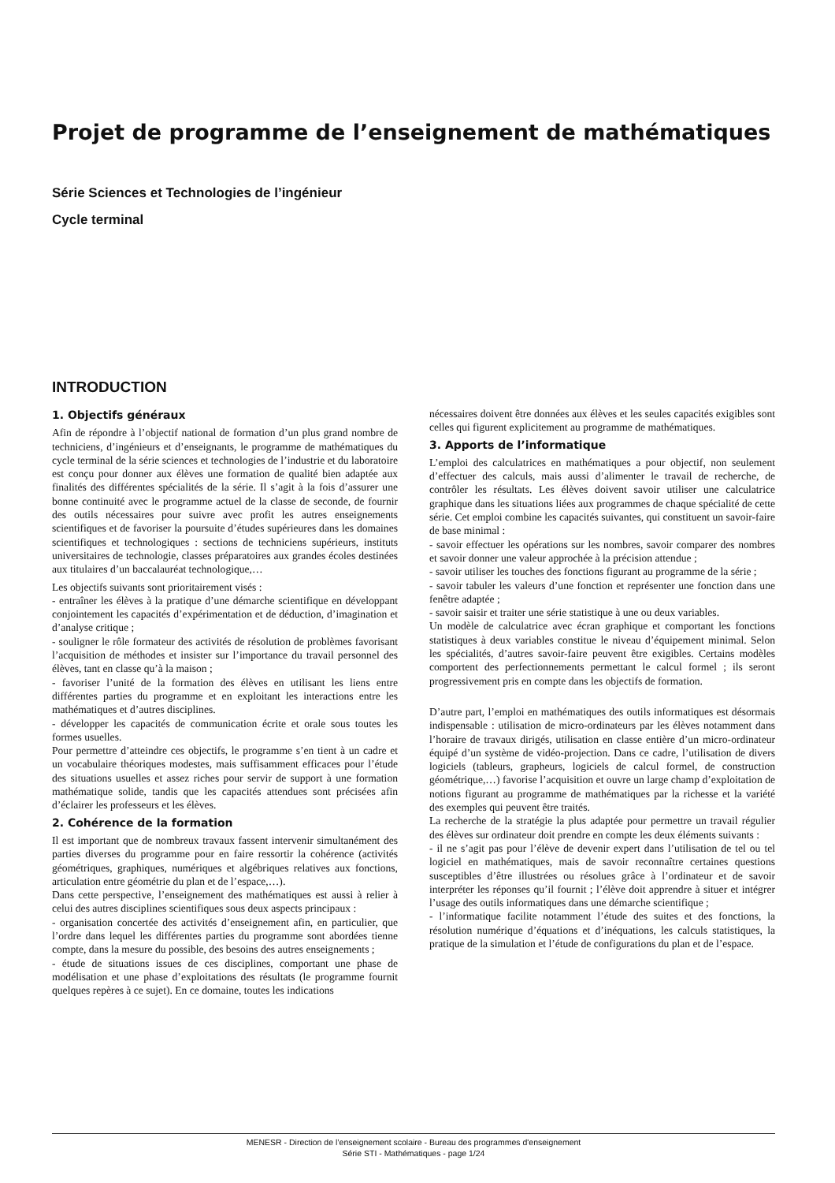Projet de programme de l’enseignement de mathématiques
Série Sciences et Technologies de l’ingénieur
Cycle terminal
INTRODUCTION
1. Objectifs généraux
Afin de répondre à l’objectif national de formation d’un plus grand nombre de techniciens, d’ingénieurs et d’enseignants, le programme de mathématiques du cycle terminal de la série sciences et technologies de l’industrie et du laboratoire est conçu pour donner aux élèves une formation de qualité bien adaptée aux finalités des différentes spécialités de la série. Il s’agit à la fois d’assurer une bonne continuité avec le programme actuel de la classe de seconde, de fournir des outils nécessaires pour suivre avec profit les autres enseignements scientifiques et de favoriser la poursuite d’études supérieures dans les domaines scientifiques et technologiques : sections de techniciens supérieurs, instituts universitaires de technologie, classes préparatoires aux grandes écoles destinées aux titulaires d’un baccalauréat technologique,…
Les objectifs suivants sont prioritairement visés :
- entraîner les élèves à la pratique d’une démarche scientifique en développant conjointement les capacités d’expérimentation et de déduction, d’imagination et d’analyse critique ;
- souligner le rôle formateur des activités de résolution de problèmes favorisant l’acquisition de méthodes et insister sur l’importance du travail personnel des élèves, tant en classe qu’à la maison ;
- favoriser l’unité de la formation des élèves en utilisant les liens entre différentes parties du programme et en exploitant les interactions entre les mathématiques et d’autres disciplines.
- développer les capacités de communication écrite et orale sous toutes les formes usuelles.
Pour permettre d’atteindre ces objectifs, le programme s’en tient à un cadre et un vocabulaire théoriques modestes, mais suffisamment efficaces pour l’étude des situations usuelles et assez riches pour servir de support à une formation mathématique solide, tandis que les capacités attendues sont précisées afin d’éclairer les professeurs et les élèves.
2. Cohérence de la formation
Il est important que de nombreux travaux fassent intervenir simultanément des parties diverses du programme pour en faire ressortir la cohérence (activités géométriques, graphiques, numériques et algébriques relatives aux fonctions, articulation entre géométrie du plan et de l’espace,…).
Dans cette perspective, l’enseignement des mathématiques est aussi à relier à celui des autres disciplines scientifiques sous deux aspects principaux :
- organisation concertée des activités d’enseignement afin, en particulier, que l’ordre dans lequel les différentes parties du programme sont abordées tienne compte, dans la mesure du possible, des besoins des autres enseignements ;
- étude de situations issues de ces disciplines, comportant une phase de modélisation et une phase d’exploitations des résultats (le programme fournit quelques repères à ce sujet). En ce domaine, toutes les indications
nécessaires doivent être données aux élèves et les seules capacités exigibles sont celles qui figurent explicitement au programme de mathématiques.
3. Apports de l’informatique
L’emploi des calculatrices en mathématiques a pour objectif, non seulement d’effectuer des calculs, mais aussi d’alimenter le travail de recherche, de contrôler les résultats. Les élèves doivent savoir utiliser une calculatrice graphique dans les situations liées aux programmes de chaque spécialité de cette série. Cet emploi combine les capacités suivantes, qui constituent un savoir-faire de base minimal :
- savoir effectuer les opérations sur les nombres, savoir comparer des nombres et savoir donner une valeur approchée à la précision attendue ;
- savoir utiliser les touches des fonctions figurant au programme de la série ;
- savoir tabuler les valeurs d’une fonction et représenter une fonction dans une fenêtre adaptée ;
- savoir saisir et traiter une série statistique à une ou deux variables.
Un modèle de calculatrice avec écran graphique et comportant les fonctions statistiques à deux variables constitue le niveau d’équipement minimal. Selon les spécialités, d’autres savoir-faire peuvent être exigibles. Certains modèles comportent des perfectionnements permettant le calcul formel ; ils seront progressivement pris en compte dans les objectifs de formation.
D’autre part, l’emploi en mathématiques des outils informatiques est désormais indispensable : utilisation de micro-ordinateurs par les élèves notamment dans l’horaire de travaux dirigés, utilisation en classe entière d’un micro-ordinateur équipé d’un système de vidéo-projection. Dans ce cadre, l’utilisation de divers logiciels (tableurs, grapheurs, logiciels de calcul formel, de construction géométrique,…) favorise l’acquisition et ouvre un large champ d’exploitation de notions figurant au programme de mathématiques par la richesse et la variété des exemples qui peuvent être traités.
La recherche de la stratégie la plus adaptée pour permettre un travail régulier des élèves sur ordinateur doit prendre en compte les deux éléments suivants :
- il ne s’agit pas pour l’élève de devenir expert dans l’utilisation de tel ou tel logiciel en mathématiques, mais de savoir reconnaître certaines questions susceptibles d’être illustrées ou résolues grâce à l’ordinateur et de savoir interpréter les réponses qu’il fournit ; l’élève doit apprendre à situer et intégrer l’usage des outils informatiques dans une démarche scientifique ;
- l’informatique facilite notamment l’étude des suites et des fonctions, la résolution numérique d’équations et d’inéquations, les calculs statistiques, la pratique de la simulation et l’étude de configurations du plan et de l’espace.
MENESR - Direction de l’enseignement scolaire - Bureau des programmes d'enseignement
Série STI - Mathématiques - page 1/24